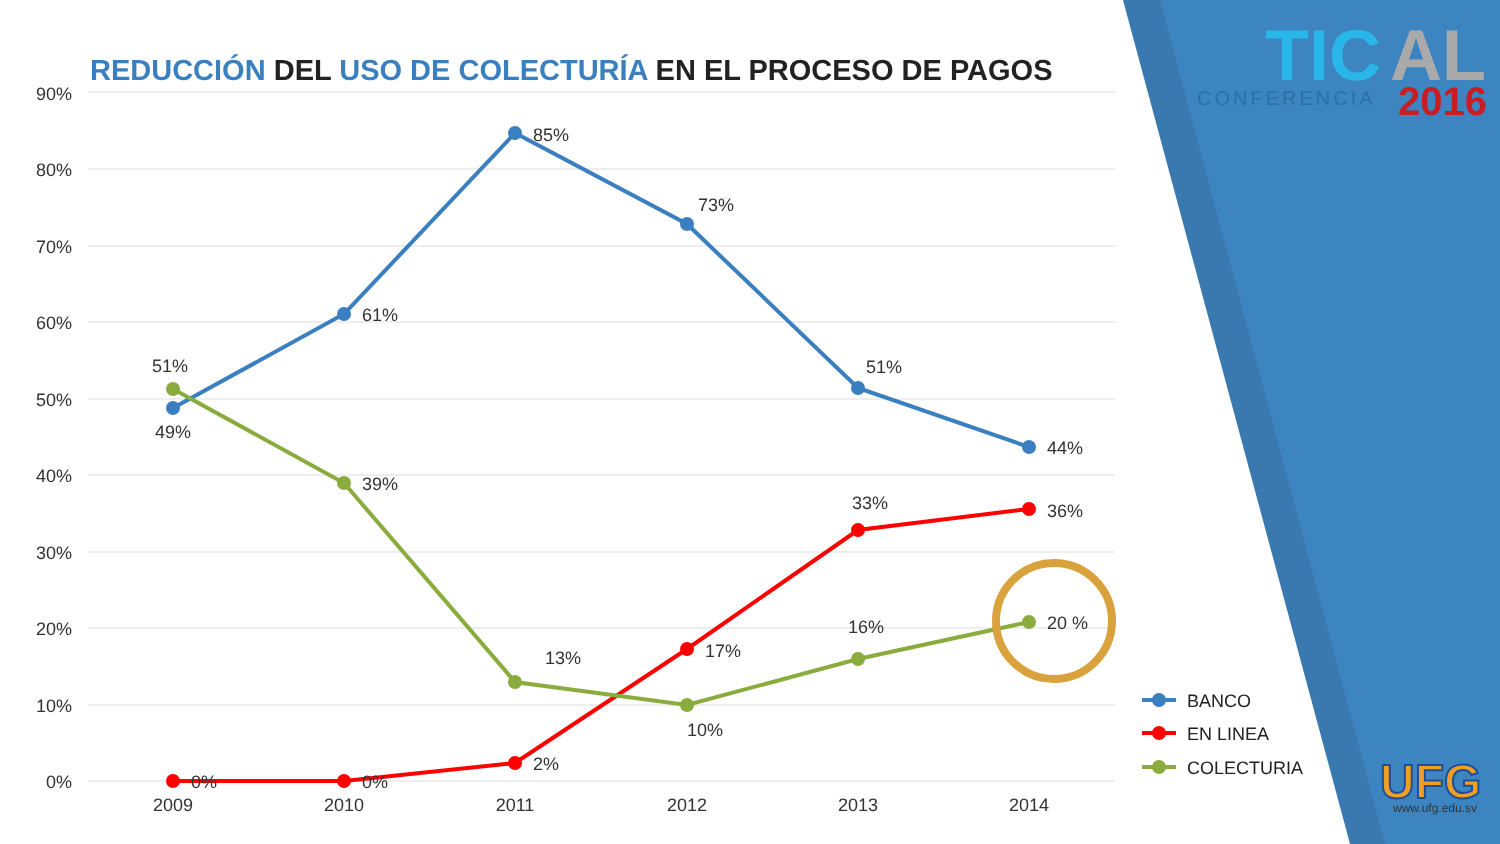TIC
AL
CONFERENCIA
2016
UFG
www.ufg.edu.sv
90%
80%
70%
60%
50%
40%
30%
20%
10%
0%
2009
2010
2011
2012
2013
2014
85%
61%
73%
51%
44%
49%
51%
39%
13%
10%
16%
20 %
0%
0%
2%
17%
33%
36%
BANCO
EN LINEA
COLECTURIA
REDUCCIÓN DEL USO DE COLECTURÍA EN EL PROCESO DE PAGOS